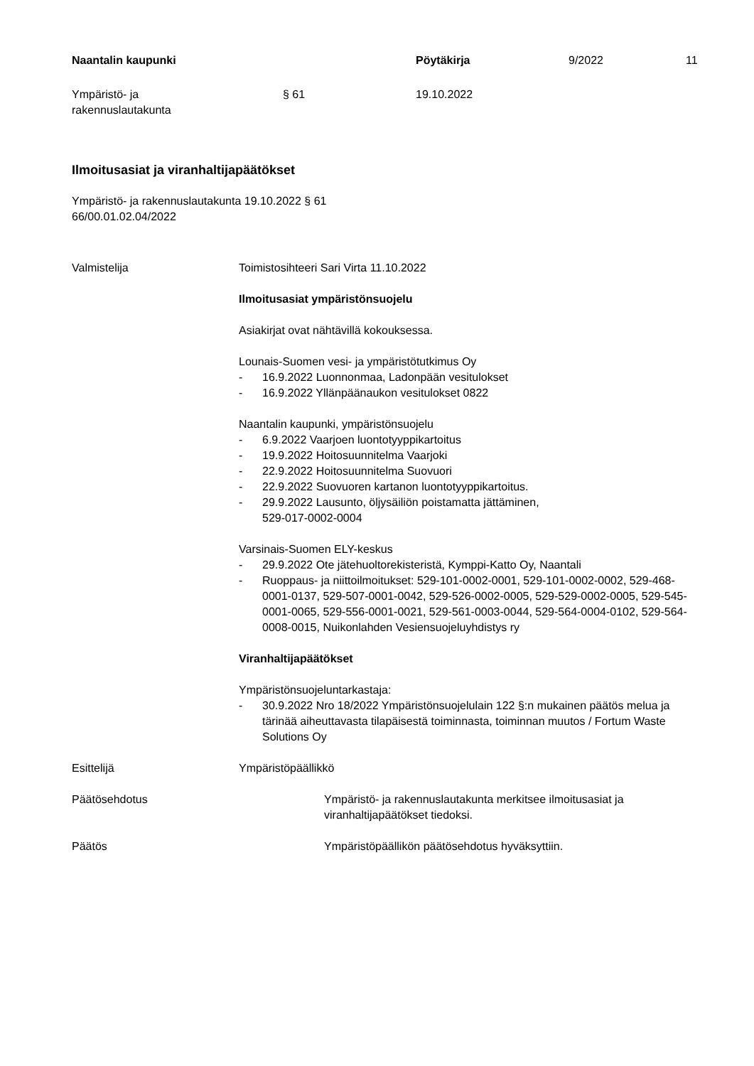Naantalin kaupunki Pöytäkirja 9/2022 11
Ympäristö- ja
rakennuslautakunta
§ 61 19.10.2022
Ilmoitusasiat ja viranhaltijapäätökset
Ympäristö- ja rakennuslautakunta 19.10.2022 § 61
66/00.01.02.04/2022
Valmistelija Toimistosihteeri Sari Virta 11.10.2022
Ilmoitusasiat ympäristönsuojelu
Asiakirjat ovat nähtävillä kokouksessa.
Lounais-Suomen vesi- ja ympäristötutkimus Oy
- 16.9.2022 Luonnonmaa, Ladonpään vesitulokset
- 16.9.2022 Yllänpäänaukon vesitulokset 0822
Naantalin kaupunki, ympäristönsuojelu
- 6.9.2022 Vaarjoen luontotyyppikartoitus
- 19.9.2022 Hoitosuunnitelma Vaarjoki
- 22.9.2022 Hoitosuunnitelma Suovuori
- 22.9.2022 Suovuoren kartanon luontotyyppikartoitus.
- 29.9.2022 Lausunto, öljysäiliön poistamatta jättäminen,
529-017-0002-0004
Varsinais-Suomen ELY-keskus
- 29.9.2022 Ote jätehuoltorekisteristä, Kymppi-Katto Oy, Naantali
- Ruoppaus- ja niittoilmoitukset: 529-101-0002-0001, 529-101-0002-0002, 529-468-0001-0137, 529-507-0001-0042, 529-526-0002-0005, 529-529-0002-0005, 529-545-0001-0065, 529-556-0001-0021, 529-561-0003-0044, 529-564-0004-0102, 529-564-0008-0015, Nuikonlahden Vesiensuojeluyhdistys ry
Viranhaltijapäätökset
Ympäristönsuojeluntarkastaja:
- 30.9.2022 Nro 18/2022 Ympäristönsuojelulain 122 §:n mukainen päätös melua ja tärinää aiheuttavasta tilapäisestä toiminnasta, toiminnan muutos / Fortum Waste Solutions Oy
Esittelijä Ympäristöpäällikkö
Päätösehdotus Ympäristö- ja rakennuslautakunta merkitsee ilmoitusasiat ja viranhaltijapäätökset tiedoksi.
Päätös Ympäristöpäällikön päätösehdotus hyväksyttiin.